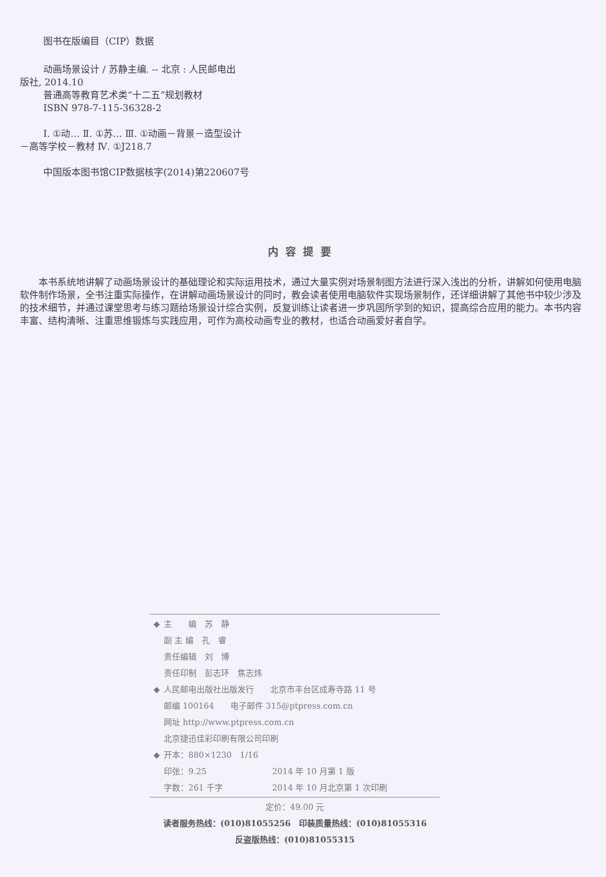图书在版编目（CIP）数据
动画场景设计 / 苏静主编. -- 北京 : 人民邮电出
版社, 2014.10
普通高等教育艺术类“十二五”规划教材
ISBN 978-7-115-36328-2
Ⅰ. ①动… Ⅱ. ①苏… Ⅲ. ①动画－背景－造型设计
－高等学校－教材 Ⅳ. ①J218.7
中国版本图书馆CIP数据核字(2014)第220607号
内容提要
本书系统地讲解了动画场景设计的基础理论和实际运用技术，通过大量实例对场景制图方法进行深入浅出的分析，讲解如何使用电脑软件制作场景，全书注重实际操作，在讲解动画场景设计的同时，教会读者使用电脑软件实现场景制作，还详细讲解了其他书中较少涉及的技术细节，并通过课堂思考与练习题给场景设计综合实例，反复训练让读者进一步巩固所学到的知识，提高综合应用的能力。本书内容丰富、结构清晰、注重思维锻炼与实践应用，可作为高校动画专业的教材，也适合动画爱好者自学。
◆ 主　　编　苏　静
副 主 编　孔　睿
责任编辑　刘　博
责任印制　彭志环　焦志炜
◆ 人民邮电出版社出版发行　　北京市丰台区成寿寺路 11 号
邮编 100164　　电子邮件 315@ptpress.com.cn
网址 http://www.ptpress.com.cn
北京捷迅佳彩印刷有限公司印刷
◆ 开本：880×1230　1/16
印张：9.25　　　　　　　　2014 年 10 月第 1 版
字数：261 千字　　　　　　2014 年 10 月北京第 1 次印刷
定价：49.00 元
读者服务热线：(010)81055256　印装质量热线：(010)81055316
反盗版热线：(010)81055315